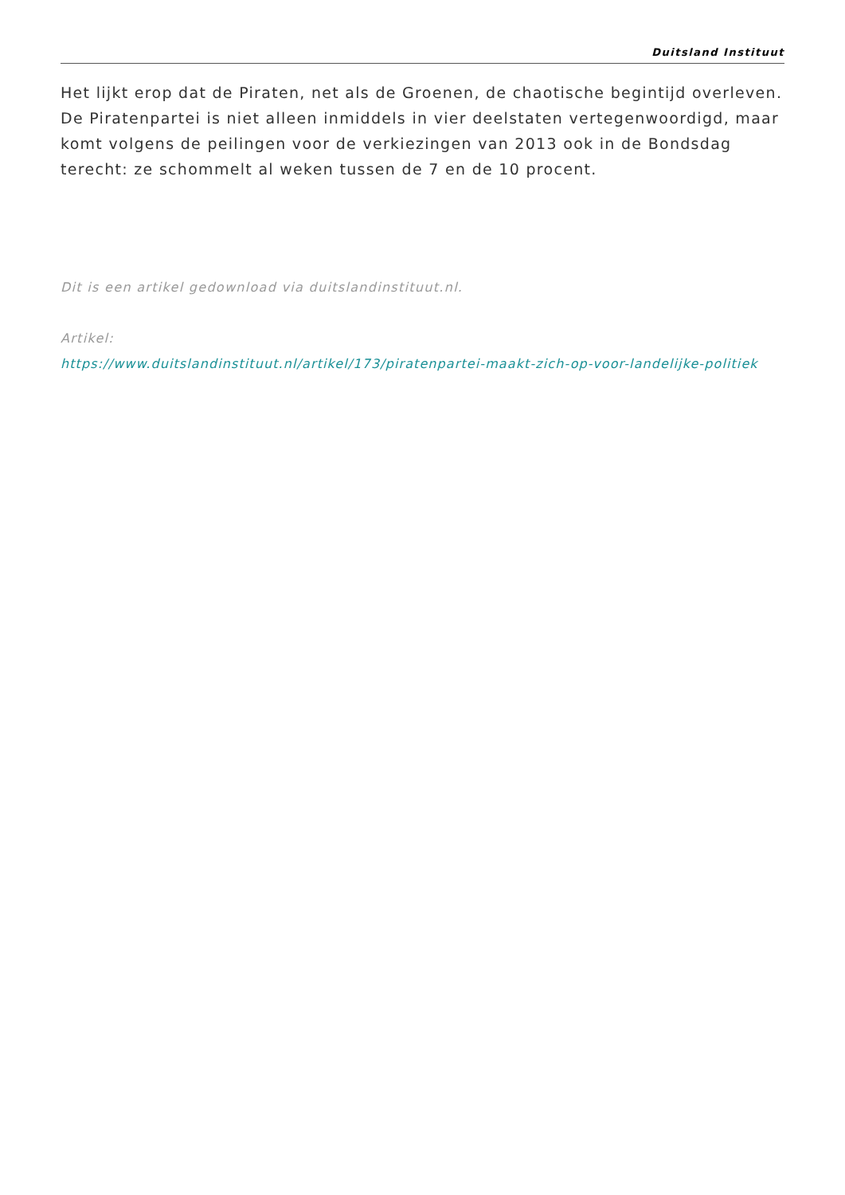Duitsland Instituut
Het lijkt erop dat de Piraten, net als de Groenen, de chaotische begintijd overleven. De Piratenpartei is niet alleen inmiddels in vier deelstaten vertegenwoordigd, maar komt volgens de peilingen voor de verkiezingen van 2013 ook in de Bondsdag terecht: ze schommelt al weken tussen de 7 en de 10 procent.
Dit is een artikel gedownload via duitslandinstituut.nl.
Artikel:
https://www.duitslandinstituut.nl/artikel/173/piratenpartei-maakt-zich-op-voor-landelijke-politiek